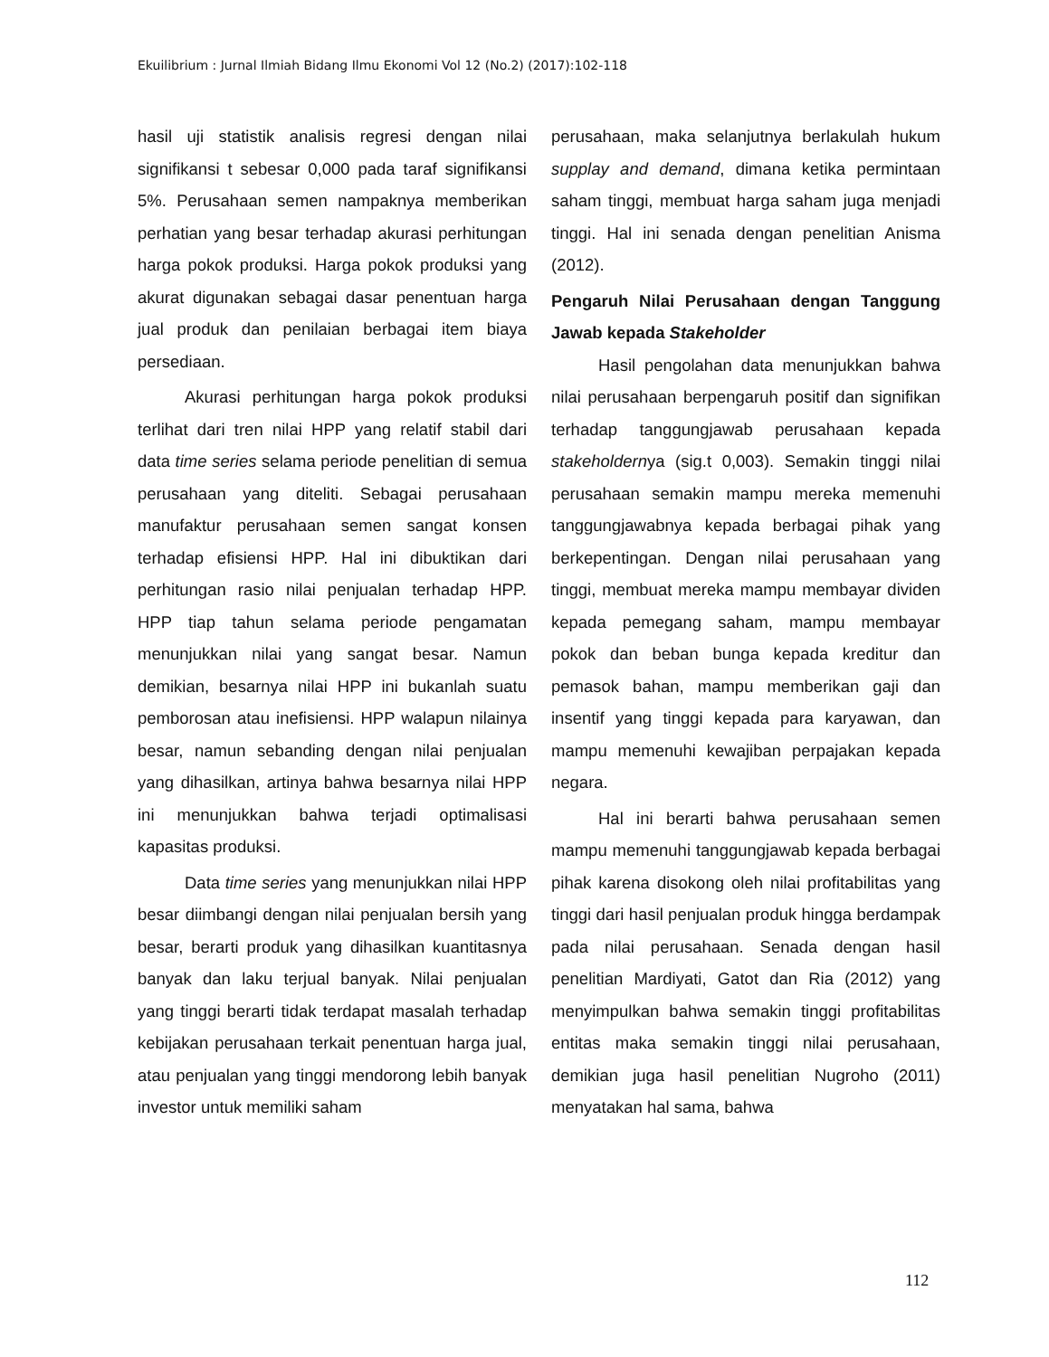Ekuilibrium : Jurnal Ilmiah Bidang Ilmu Ekonomi Vol 12 (No.2) (2017):102-118
hasil uji statistik analisis regresi dengan nilai signifikansi t sebesar 0,000 pada taraf signifikansi 5%. Perusahaan semen nampaknya memberikan perhatian yang besar terhadap akurasi perhitungan harga pokok produksi. Harga pokok produksi yang akurat digunakan sebagai dasar penentuan harga jual produk dan penilaian berbagai item biaya persediaan.
Akurasi perhitungan harga pokok produksi terlihat dari tren nilai HPP yang relatif stabil dari data time series selama periode penelitian di semua perusahaan yang diteliti. Sebagai perusahaan manufaktur perusahaan semen sangat konsen terhadap efisiensi HPP. Hal ini dibuktikan dari perhitungan rasio nilai penjualan terhadap HPP. HPP tiap tahun selama periode pengamatan menunjukkan nilai yang sangat besar. Namun demikian, besarnya nilai HPP ini bukanlah suatu pemborosan atau inefisiensi. HPP walapun nilainya besar, namun sebanding dengan nilai penjualan yang dihasilkan, artinya bahwa besarnya nilai HPP ini menunjukkan bahwa terjadi optimalisasi kapasitas produksi.
Data time series yang menunjukkan nilai HPP besar diimbangi dengan nilai penjualan bersih yang besar, berarti produk yang dihasilkan kuantitasnya banyak dan laku terjual banyak. Nilai penjualan yang tinggi berarti tidak terdapat masalah terhadap kebijakan perusahaan terkait penentuan harga jual, atau penjualan yang tinggi mendorong lebih banyak investor untuk memiliki saham
perusahaan, maka selanjutnya berlakulah hukum supplay and demand, dimana ketika permintaan saham tinggi, membuat harga saham juga menjadi tinggi. Hal ini senada dengan penelitian Anisma (2012).
Pengaruh Nilai Perusahaan dengan Tanggung Jawab kepada Stakeholder
Hasil pengolahan data menunjukkan bahwa nilai perusahaan berpengaruh positif dan signifikan terhadap tanggungjawab perusahaan kepada stakeholdernya (sig.t 0,003). Semakin tinggi nilai perusahaan semakin mampu mereka memenuhi tanggungjawabnya kepada berbagai pihak yang berkepentingan. Dengan nilai perusahaan yang tinggi, membuat mereka mampu membayar dividen kepada pemegang saham, mampu membayar pokok dan beban bunga kepada kreditur dan pemasok bahan, mampu memberikan gaji dan insentif yang tinggi kepada para karyawan, dan mampu memenuhi kewajiban perpajakan kepada negara.
Hal ini berarti bahwa perusahaan semen mampu memenuhi tanggungjawab kepada berbagai pihak karena disokong oleh nilai profitabilitas yang tinggi dari hasil penjualan produk hingga berdampak pada nilai perusahaan. Senada dengan hasil penelitian Mardiyati, Gatot dan Ria (2012) yang menyimpulkan bahwa semakin tinggi profitabilitas entitas maka semakin tinggi nilai perusahaan, demikian juga hasil penelitian Nugroho (2011) menyatakan hal sama, bahwa
112